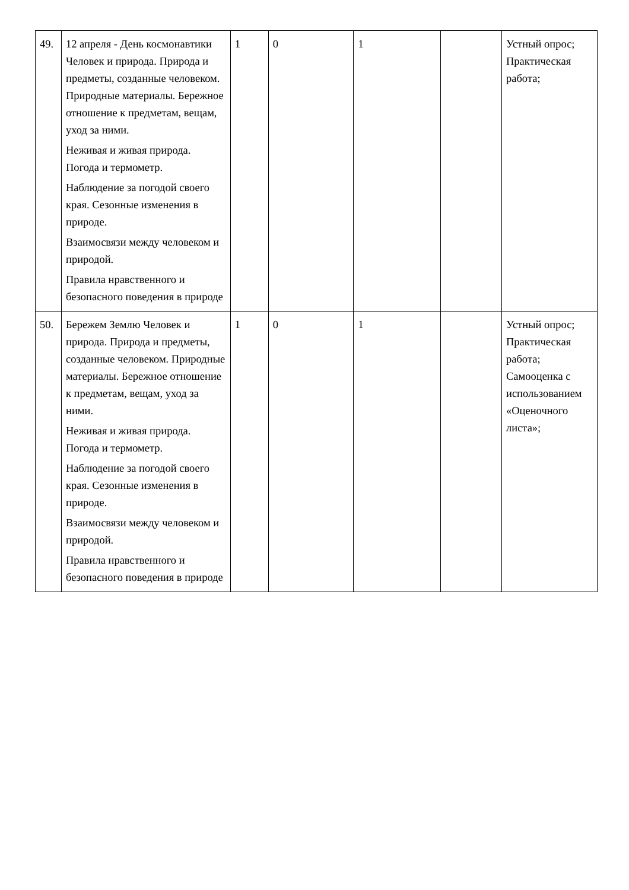| 49. | 12 апреля - День космонавтики Человек и природа. Природа и предметы, созданные человеком. Природные материалы. Бережное отношение к предметам, вещам, уход за ними. Неживая и живая природа. Погода и термометр. Наблюдение за погодой своего края. Сезонные изменения в природе. Взаимосвязи между человеком и природой. Правила нравственного и безопасного поведения в природе | 1 | 0 | 1 | | Устный опрос; Практическая работа; |
| 50. | Бережем Землю Человек и природа. Природа и предметы, созданные человеком. Природные материалы. Бережное отношение к предметам, вещам, уход за ними. Неживая и живая природа. Погода и термометр. Наблюдение за погодой своего края. Сезонные изменения в природе. Взаимосвязи между человеком и природой. Правила нравственного и безопасного поведения в природе | 1 | 0 | 1 | | Устный опрос; Практическая работа; Самооценка с использованием «Оценочного листа»; |